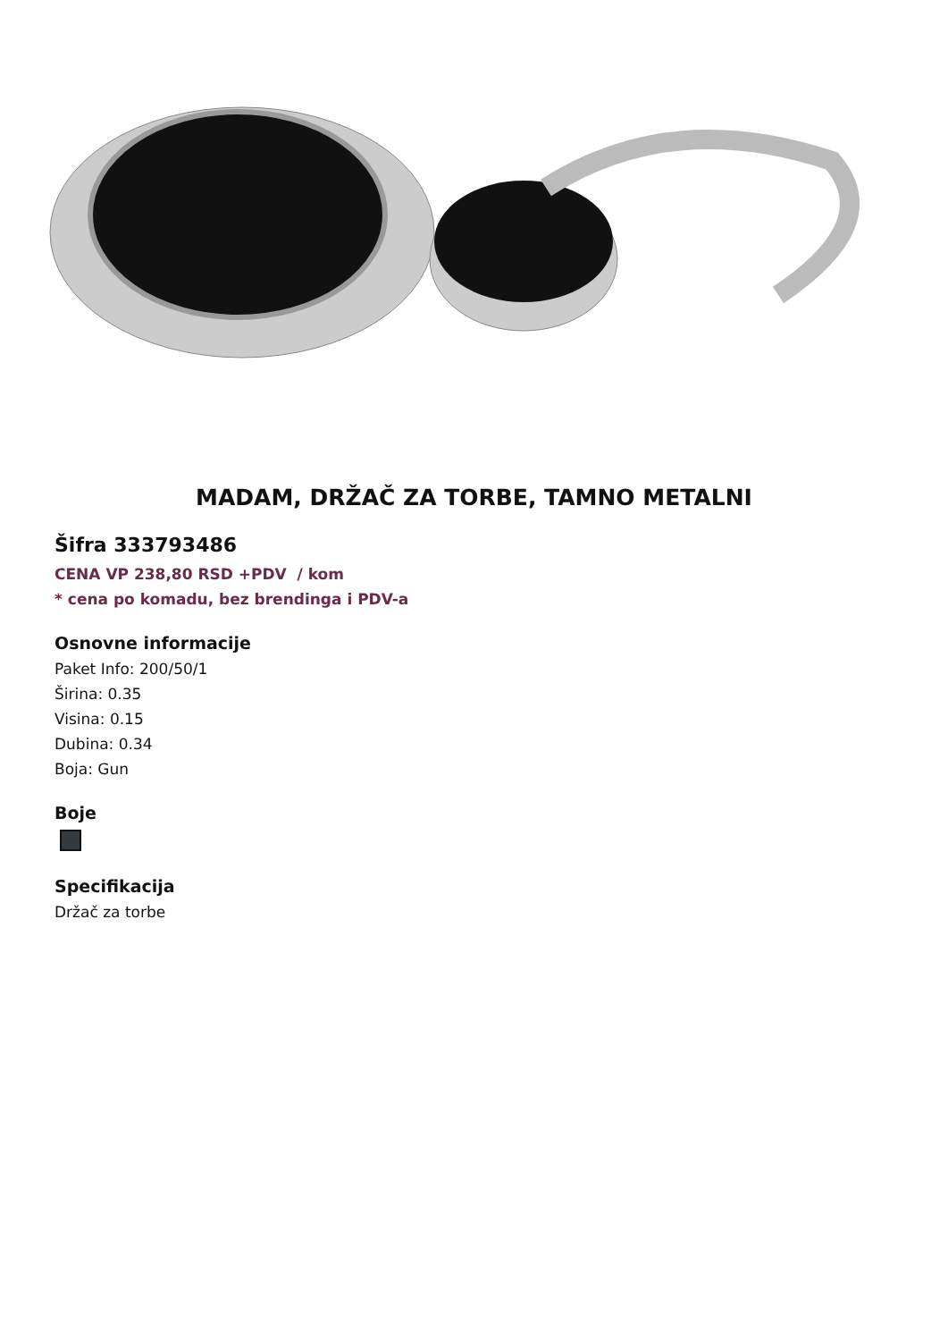MADAM, DRŽAČ ZA TORBE, TAMNO METALNI
Šifra 333793486
CENA VP 238,80 RSD +PDV / kom
* cena po komadu, bez brendinga i PDV-a
Osnovne informacije
Paket Info: 200/50/1
Širina: 0.35
Visina: 0.15
Dubina: 0.34
Boja: Gun
Boje
Specifikacija
Držač za torbe